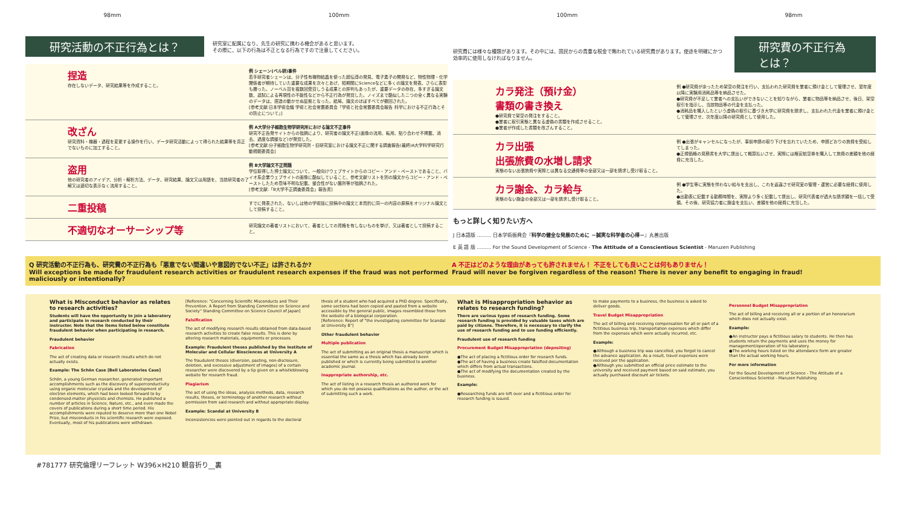98mm 100mm 100mm 98mm
研究活動の不正行為とは？ 研究室に配属になり、先生の研究に携わる機会があると思います。
その際に、以下の行為は不正となる行為ですので注意してください。
捏造
存在しないデータ、研究結果等を作成すること。
例 シェーン(ベル研)事件
若手研究者シェーンは、分子性有機物結晶を使った超伝導の発見、電子素子の開発など、物性物理・化学関係者が期待していた重要な成果を次々とあげ、短期間にScienceなどに多くの論文を発表、さらに表彰も勝った。ノーベル賞を複数回受賞しうる成果との評判もあったが、重要データの存在、多すぎる論文数、追試による再現性の不能性などから不正行為が発覚した。ノイズまで酷似したニつの全く異なる実験のデータは、捏造の動かせぬ証拠となった。結局、論文のほぼすべてが撤回された。
[参考文献:日本学術会議 学術と社会常置委員会「学術と社会常置委員会報告 科学における不正行為とその防止について」]
改ざん
研究資料・機器・過程を変更する操作を行い、データ研究活動によって得られた結果等を真正でないものに加工すること。
例 A大学分子細胞生物学研究所における論文不正事件
研究不正告発サイトからの指摘により、研究者の論文不正(画像の流用、転用、貼り合わせ不掲載、消去、過度な調整など)が発覚した。
[参考文献:分子細胞生物学研究所・旧研究室における論文不正に関する調査報告(最終)A大学科学研究行動規範委員会]
盗用
他の研究者のアイデア、分析・解析方法、データ、研究結果、論文又は用語を、当該研究者の了解又は適切な表示なく流用すること。
例 B大学論文不正問題
学位取得した博士論文について、一般向けウェブサイトからのコピー・アンド・ペーストであること、バイオ系企業ウェブサイトの画像に酷似していること、参考文献リストを別の論文からコピー・アンド・ペーストしたため意味不明な記載、整合性がない箇所等が指摘された。
[参考文献:「B大学不正調査委員会」報告書]
二重投稿
すでに発表された、ないしは他の学術誌に投稿中の論文と本質的に同一の内容の原稿をオリジナル論文として投稿すること。
不適切なオーサーシップ等
研究論文の著者リストにおいて、著者としての資格を有しないものを挙げ、又は著者として投稿すること。
研究費には様々な種類があります。その中には、国民からの貴重な税金で賄われている研究費があります。使途を明確にかつ効率的に使用しなければなりません。 研究費の不正行為とは？
カラ発注（預け金）
書類の書き換え
●研究費で架空の発注をすること。
●業者に取引実態と異なる虚偽の書類を作成させること。
●業者が作成した書類を改ざんすること。
例 ●研究費が余ったため架空の発注を行い、支払われた研究費を業者に預け金として管理させ、翌年度以降に実験用消耗品等を納品させた。
●研究費が不足して業者への支払いができないことを知りながら、業者に物品等を納品させ、後日、架空取引を指示し、当該物品等の代金を支払った。
●消耗品を購入したという虚偽の取引に基づき大学に研究費を請求し、支払われた代金を業者に預け金として管理させ、次年度以降の研究費として使用した。
カラ出張
出張旅費の水増し請求
実態のない出張旅費や実際とは異なる交通費等の全部又は一部を請求し受け取ること。
例 ●出張がキャンセルになったが、事前申請の取り下げを忘れていたため、申請どおりの旅費を受給してしまった。
●正規価格の見積書を大学に提出して概算払いさせ、実際には格安航空券を購入して旅費の差額を他の経費に充当した。
カラ謝金、カラ給与
実態のない謝金の全部又は一部を請求し受け取ること。
例 ●学生等に実態を伴わない給与を支出し、これを返還させ研究室の管理・運営に必要な経費に使用した。
●出勤表に記載する勤務時間を、実際より多く記載して提出し、研究代表者が過大な請求額を一括して受領。その後、研究協力者に謝金を支払い、差額を他の経費に充当した。
もっと詳しく知りたい方へ
J 日本語版 ……… 日本学術振興会『科学の健全な発展のために －誠実な科学者の心得－』丸善出版
E 英 語 版 ……… For the Sound Development of Science - The Attitude of a Conscientious Scientist - Maruzen Publishing
Q 研究活動の不正行為も、研究費の不正行為も「悪意でない間違いや意図的でない不正」は許されるか?
Will exceptions be made for fraudulent research activities or fraudulent research expenses if the fraud was not performed maliciously or intentionally?
A 不正はどのような理由があっても許されません！ 不正をしても良いことは何もありません！
Fraud will never be forgiven regardless of the reason! There is never any benefit to engaging in fraud!
What is Misconduct behavior as relates to research activities?
Students will have the opportunity to join a laboratory and participate in research conducted by their instructor. Note that the items listed below constitute fraudulent behavior when participating in research.
Fraudulent behavior
Fabrication
The act of creating data or research results which do not actually exists.
Example: The Schön Case [Bell Laboratories Case]
Schön, a young German researcher, generated important accomplishments such as the discovery of superconductivity using organic molecular crystals and the development of electron elements, which had been looked forward to by condensed-matter physicists and chemists. He published a number of articles in Science, Nature, etc., and even made the covers of publications during a short time period. His accomplishments were reputed to deserve more than one Nobel Prize, but misconducts in his scientific research were exposed. Eventually, most of his publications were withdrawn.
[Reference: "Concerning Scientific Misconducts and Their Prevention. A Report from Standing Committee on Science and Society" Standing Committee on Science Council of Japan]
Falsification
The act of modifying research results obtained from data-based research activities to create false results. This is done by altering research materials, equipments or processes.
Example: Fraudulent theses published by the Institute of Molecular and Cellular Biosciences at University A
The fraudulent theses (diversion, pasting, non-disclosure, deletion, and excessive adjustment of images) of a certain researcher were discovered by a tip given on a whistleblowing website for research fraud.
Plagiarism
The act of using the ideas, analysis methods, data, research results, theses, or terminology of another research without permission from said research and without appropriate display.
Example: Scandal at University B
Inconsistencies were pointed out in regards to the doctoral
thesis of a student who had acquired a PhD degree. Specifically, some sections had been copied and pasted from a website accessible by the general public, images resembled those from the website of a biological corporation.
[Reference: Report of "the investigating committee for Scandal at University B"]
Other fraudulent behavior
Multiple publication
The act of submitting as an original thesis a manuscript which is essential the same as a thesis which has already been published or which is currently being submitted to another academic journal.
Inappropriate authorship, etc.
The act of listing in a research thesis an authored work for which you do not possess qualifications as the author, or the act of submitting such a work.
What is Misappropriation behavior as relates to research funding?
There are various types of research funding. Some research funding is provided by valuable taxes which are paid by citizens. Therefore, it is necessary to clarify the use of research funding and to use funding efficiently.
Fraudulent use of research funding
Procurement Budget Misappropriation (depositing)
●The act of placing a fictitious order for research funds.
●The act of having a business create falsified documentation which differs from actual transactions.
●The act of modifying the documentation created by the business.
Example:
●Researching funds are left over and a fictitious order for research funding is issued.
to make payments to a business, the business is asked to deliver goods.
Travel Budget Misappropriation
The act of billing and receiving compensation for all or part of a fictitious business trip, transportation expenses which differ from the expenses which were actually incurred, etc.
Example:
●Although a business trip was cancelled, you forgot to cancel the advance application. As a result, travel expenses were received per the application.
●Although you submitted an official price estimate to the university and received payment based on said estimate, you actually purchased discount air tickets.
Personnel Budget Misappropriation
The act of billing and receiving all or a portion of an honorarium which does not actually exist.
Example:
●An instructor pays a fictitious salary to students. He then has students return the payments and uses the money for management/operation of his laboratory.
●The working hours listed on the attendance form are greater than the actual working hours.
For more information
For the Sound Development of Science - The Attitude of a Conscientious Scientist - Maruzen Publishing
#781777 研究倫理リーフレット W396×H210 観音折り__裏